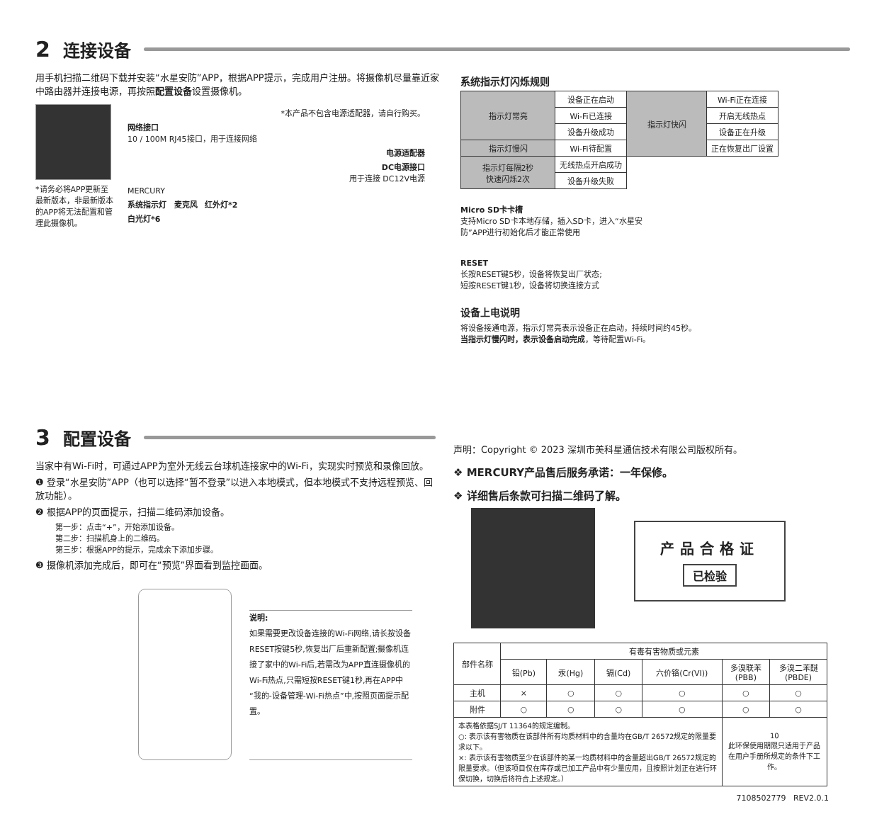2 连接设备
用手机扫描二维码下载并安装“水星安防”APP，根据APP提示，完成用户注册。将摄像机尽量靠近家中路由器并连接电源，再按照配置设备设置摄像机。
*请务必将APP更新至最新版本，非最新版本的APP将无法配置和管理此摄像机。
*本产品不包含电源适配器，请自行购买。
网络接口
10 / 100M RJ45接口，用于连接网络
电源适配器
DC电源接口
用于连接 DC12V电源
MERCURY
系统指示灯 麦克风 红外灯*2
白光灯*6
系统指示灯闪烁规则
| 指示灯常亮 | 设备正在启动 | 指示灯快闪 | Wi-Fi正在连接 |
| | Wi-Fi已连接 | | 开启无线热点 |
| | 设备升级成功 | | 设备正在升级 |
| 指示灯慢闪 | Wi-Fi待配置 | | 正在恢复出厂设置 |
| 指示灯每隔2秒 快速闪烁2次 | 无线热点开启成功 | | |
| | 设备升级失败 | | |
Micro SD卡卡槽
支持Micro SD卡本地存储，插入SD卡，进入“水星安防”APP进行初始化后才能正常使用
RESET
长按RESET键5秒，设备将恢复出厂状态;
短按RESET键1秒，设备将切换连接方式
设备上电说明
将设备接通电源，指示灯常亮表示设备正在启动，持续时间约45秒。
当指示灯慢闪时，表示设备启动完成，等待配置Wi-Fi。
3 配置设备
当家中有Wi-Fi时，可通过APP为室外无线云台球机连接家中的Wi-Fi，实现实时预览和录像回放。
❶ 登录“水星安防”APP（也可以选择“暂不登录”以进入本地模式，但本地模式不支持远程预览、回放功能）。
❷ 根据APP的页面提示，扫描二维码添加设备。
第一步：点击“+”，开始添加设备。
第二步：扫描机身上的二维码。
第三步：根据APP的提示，完成余下添加步骤。
❸ 摄像机添加完成后，即可在“预览”界面看到监控画面。
说明:
如果需要更改设备连接的Wi-Fi网络,请长按设备RESET按键5秒,恢复出厂后重新配置;摄像机连接了家中的Wi-Fi后,若需改为APP直连摄像机的Wi-Fi热点,只需短按RESET键1秒,再在APP中“我的-设备管理-Wi-Fi热点”中,按照页面提示配置。
声明：Copyright © 2023 深圳市美科星通信技术有限公司版权所有。
❖ MERCURY产品售后服务承诺：一年保修。
❖ 详细售后条款可扫描二维码了解。
产品合格证
已检验
| 部件名称 | 有毒有害物质或元素 | | | | | |
| --- | --- | --- | --- | --- | --- | --- |
| | 铅(Pb) | 汞(Hg) | 镉(Cd) | 六价铬(Cr(VI)) | 多溴联苯(PBB) | 多溴二苯醚(PBDE) |
| 主机 | × | ○ | ○ | ○ | ○ | ○ |
| 附件 | ○ | ○ | ○ | ○ | ○ | ○ |
| 本表格依据SJ/T 11364的规定编制。 ○: 表示该有害物质在该部件所有均质材料中的含量均在GB/T 26572规定的限量要求以下。 ×: 表示该有害物质至少在该部件的某一均质材料中的含量超出GB/T 26572规定的限量要求。（但该项目仅在库存或已加工产品中有少量应用，且按照计划正在进行环保切换，切换后将符合上述规定。） | | | | | 10 此环保使用期限只适用于产品在用户手册所规定的条件下工作。 | |
7108502779 REV2.0.1